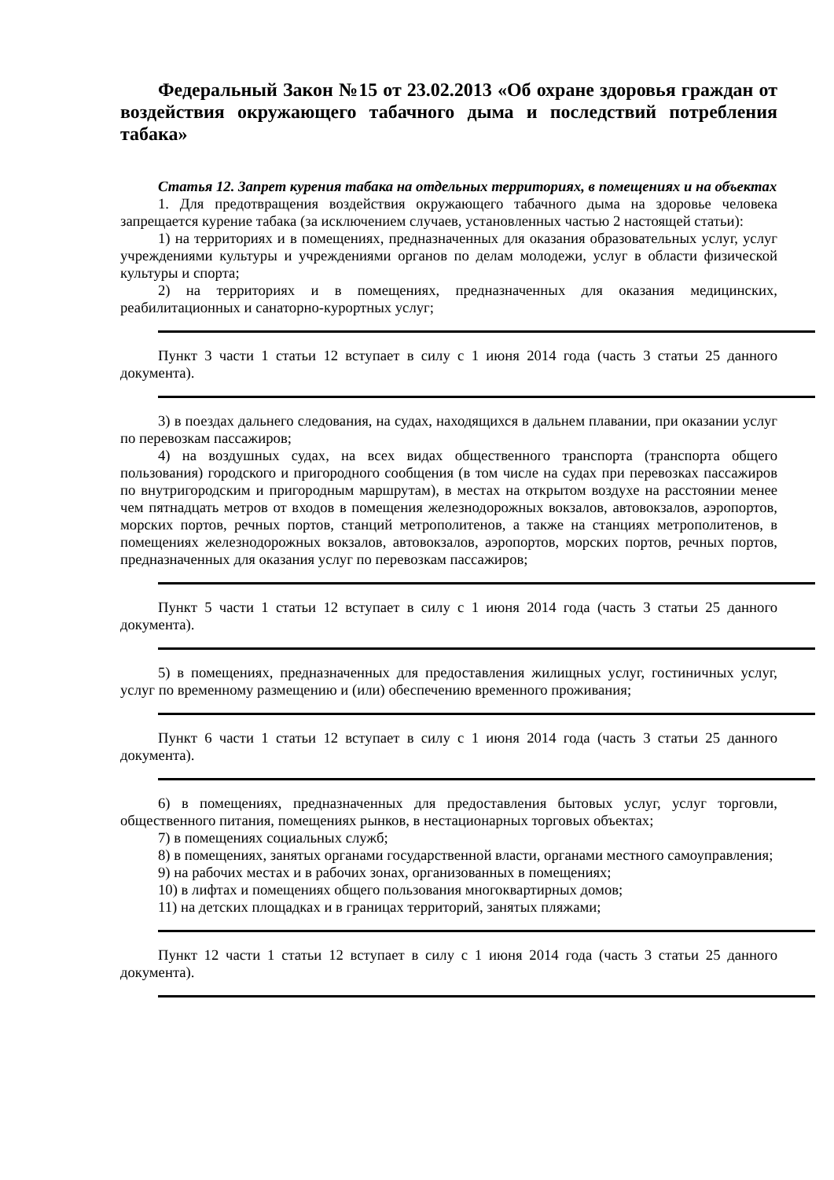Федеральный Закон №15 от 23.02.2013 «Об охране здоровья граждан от воздействия окружающего табачного дыма и последствий потребления табака»
Статья 12. Запрет курения табака на отдельных территориях, в помещениях и на объектах
1. Для предотвращения воздействия окружающего табачного дыма на здоровье человека запрещается курение табака (за исключением случаев, установленных частью 2 настоящей статьи):
1) на территориях и в помещениях, предназначенных для оказания образовательных услуг, услуг учреждениями культуры и учреждениями органов по делам молодежи, услуг в области физической культуры и спорта;
2) на территориях и в помещениях, предназначенных для оказания медицинских, реабилитационных и санаторно-курортных услуг;
Пункт 3 части 1 статьи 12 вступает в силу с 1 июня 2014 года (часть 3 статьи 25 данного документа).
3) в поездах дальнего следования, на судах, находящихся в дальнем плавании, при оказании услуг по перевозкам пассажиров;
4) на воздушных судах, на всех видах общественного транспорта (транспорта общего пользования) городского и пригородного сообщения (в том числе на судах при перевозках пассажиров по внутригородским и пригородным маршрутам), в местах на открытом воздухе на расстоянии менее чем пятнадцать метров от входов в помещения железнодорожных вокзалов, автовокзалов, аэропортов, морских портов, речных портов, станций метрополитенов, а также на станциях метрополитенов, в помещениях железнодорожных вокзалов, автовокзалов, аэропортов, морских портов, речных портов, предназначенных для оказания услуг по перевозкам пассажиров;
Пункт 5 части 1 статьи 12 вступает в силу с 1 июня 2014 года (часть 3 статьи 25 данного документа).
5) в помещениях, предназначенных для предоставления жилищных услуг, гостиничных услуг, услуг по временному размещению и (или) обеспечению временного проживания;
Пункт 6 части 1 статьи 12 вступает в силу с 1 июня 2014 года (часть 3 статьи 25 данного документа).
6) в помещениях, предназначенных для предоставления бытовых услуг, услуг торговли, общественного питания, помещениях рынков, в нестационарных торговых объектах;
7) в помещениях социальных служб;
8) в помещениях, занятых органами государственной власти, органами местного самоуправления;
9) на рабочих местах и в рабочих зонах, организованных в помещениях;
10) в лифтах и помещениях общего пользования многоквартирных домов;
11) на детских площадках и в границах территорий, занятых пляжами;
Пункт 12 части 1 статьи 12 вступает в силу с 1 июня 2014 года (часть 3 статьи 25 данного документа).